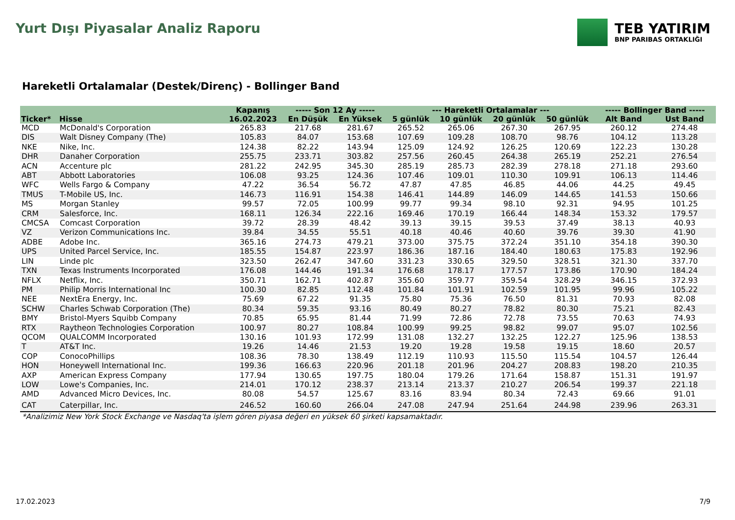Yurt Dışı Piyasalar Analiz Raporu
TEB YATIRIM
BNP PARIBAS ORTAKLIĞI
Hareketli Ortalamalar (Destek/Direnç) - Bollinger Band
| | | Kapanış | ----- Son 12 Ay ----- | | --- Hareketli Ortalamalar --- | | | | ----- Bollinger Band ----- | |
| --- | --- | --- | --- | --- | --- | --- | --- | --- | --- | --- |
| Ticker* | Hisse | 16.02.2023 | En Düşük | En Yüksek | 5 günlük | 10 günlük | 20 günlük | 50 günlük | Alt Band | Ust Band |
| MCD | McDonald's Corporation | 265.83 | 217.68 | 281.67 | 265.52 | 265.06 | 267.30 | 267.95 | 260.12 | 274.48 |
| DIS | Walt Disney Company (The) | 105.83 | 84.07 | 153.68 | 107.69 | 109.28 | 108.70 | 98.76 | 104.12 | 113.28 |
| NKE | Nike, Inc. | 124.38 | 82.22 | 143.94 | 125.09 | 124.92 | 126.25 | 120.69 | 122.23 | 130.28 |
| DHR | Danaher Corporation | 255.75 | 233.71 | 303.82 | 257.56 | 260.45 | 264.38 | 265.19 | 252.21 | 276.54 |
| ACN | Accenture plc | 281.22 | 242.95 | 345.30 | 285.19 | 285.73 | 282.39 | 278.18 | 271.18 | 293.60 |
| ABT | Abbott Laboratories | 106.08 | 93.25 | 124.36 | 107.46 | 109.01 | 110.30 | 109.91 | 106.13 | 114.46 |
| WFC | Wells Fargo & Company | 47.22 | 36.54 | 56.72 | 47.87 | 47.85 | 46.85 | 44.06 | 44.25 | 49.45 |
| TMUS | T-Mobile US, Inc. | 146.73 | 116.91 | 154.38 | 146.41 | 144.89 | 146.09 | 144.65 | 141.53 | 150.66 |
| MS | Morgan Stanley | 99.57 | 72.05 | 100.99 | 99.77 | 99.34 | 98.10 | 92.31 | 94.95 | 101.25 |
| CRM | Salesforce, Inc. | 168.11 | 126.34 | 222.16 | 169.46 | 170.19 | 166.44 | 148.34 | 153.32 | 179.57 |
| CMCSA | Comcast Corporation | 39.72 | 28.39 | 48.42 | 39.13 | 39.15 | 39.53 | 37.49 | 38.13 | 40.93 |
| VZ | Verizon Communications Inc. | 39.84 | 34.55 | 55.51 | 40.18 | 40.46 | 40.60 | 39.76 | 39.30 | 41.90 |
| ADBE | Adobe Inc. | 365.16 | 274.73 | 479.21 | 373.00 | 375.75 | 372.24 | 351.10 | 354.18 | 390.30 |
| UPS | United Parcel Service, Inc. | 185.55 | 154.87 | 223.97 | 186.36 | 187.16 | 184.40 | 180.63 | 175.83 | 192.96 |
| LIN | Linde plc | 323.50 | 262.47 | 347.60 | 331.23 | 330.65 | 329.50 | 328.51 | 321.30 | 337.70 |
| TXN | Texas Instruments Incorporated | 176.08 | 144.46 | 191.34 | 176.68 | 178.17 | 177.57 | 173.86 | 170.90 | 184.24 |
| NFLX | Netflix, Inc. | 350.71 | 162.71 | 402.87 | 355.60 | 359.77 | 359.54 | 328.29 | 346.15 | 372.93 |
| PM | Philip Morris International Inc | 100.30 | 82.85 | 112.48 | 101.84 | 101.91 | 102.59 | 101.95 | 99.96 | 105.22 |
| NEE | NextEra Energy, Inc. | 75.69 | 67.22 | 91.35 | 75.80 | 75.36 | 76.50 | 81.31 | 70.93 | 82.08 |
| SCHW | Charles Schwab Corporation (The) | 80.34 | 59.35 | 93.16 | 80.49 | 80.27 | 78.82 | 80.30 | 75.21 | 82.43 |
| BMY | Bristol-Myers Squibb Company | 70.85 | 65.95 | 81.44 | 71.99 | 72.86 | 72.78 | 73.55 | 70.63 | 74.93 |
| RTX | Raytheon Technologies Corporation | 100.97 | 80.27 | 108.84 | 100.99 | 99.25 | 98.82 | 99.07 | 95.07 | 102.56 |
| QCOM | QUALCOMM Incorporated | 130.16 | 101.93 | 172.99 | 131.08 | 132.27 | 132.25 | 122.27 | 125.96 | 138.53 |
| T | AT&T Inc. | 19.26 | 14.46 | 21.53 | 19.20 | 19.28 | 19.58 | 19.15 | 18.60 | 20.57 |
| COP | ConocoPhillips | 108.36 | 78.30 | 138.49 | 112.19 | 110.93 | 115.50 | 115.54 | 104.57 | 126.44 |
| HON | Honeywell International Inc. | 199.36 | 166.63 | 220.96 | 201.18 | 201.96 | 204.27 | 208.83 | 198.20 | 210.35 |
| AXP | American Express Company | 177.94 | 130.65 | 197.75 | 180.04 | 179.26 | 171.64 | 158.87 | 151.31 | 191.97 |
| LOW | Lowe's Companies, Inc. | 214.01 | 170.12 | 238.37 | 213.14 | 213.37 | 210.27 | 206.54 | 199.37 | 221.18 |
| AMD | Advanced Micro Devices, Inc. | 80.08 | 54.57 | 125.67 | 83.16 | 83.94 | 80.34 | 72.43 | 69.66 | 91.01 |
| CAT | Caterpillar, Inc. | 246.52 | 160.60 | 266.04 | 247.08 | 247.94 | 251.64 | 244.98 | 239.96 | 263.31 |
*Analizimiz New York Stock Exchange ve Nasdaq'ta işlem gören piyasa değeri en yüksek 60 şirketi kapsamaktadır.
17.02.2023 7/9